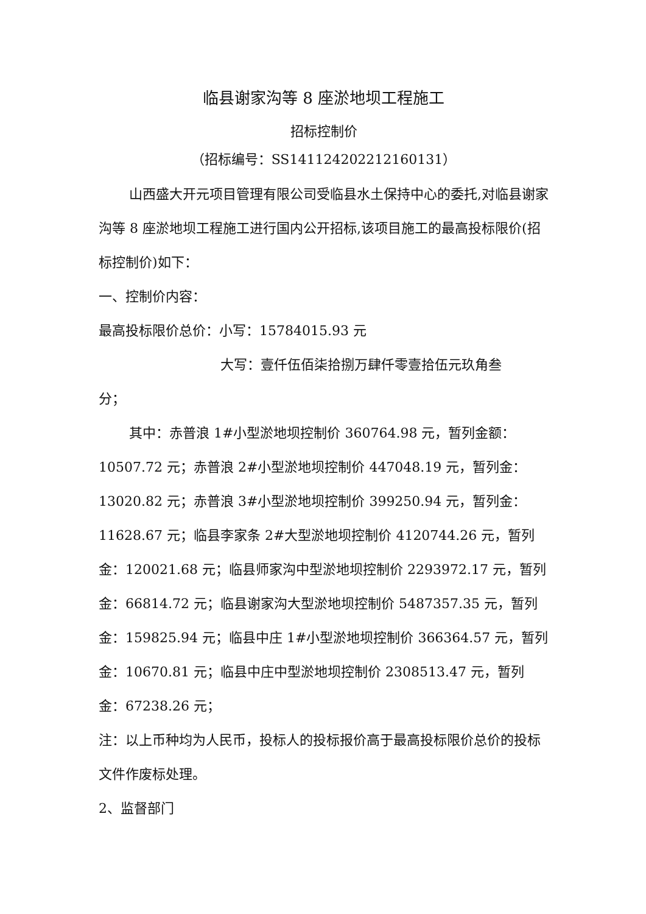临县谢家沟等 8 座淤地坝工程施工
招标控制价
（招标编号：SS1411242022121601​31）
山西盛大开元项目管理有限公司受临县水土保持中心的委托,对临县谢家沟等 8 座淤地坝工程施工进行国内公开招标,该项目施工的最高投标限价(招标控制价)如下：
一、控制价内容：
最高投标限价总价：小写：15784015.93 元
大写：壹仟伍佰柒拾捌万肆仟零壹拾伍元玖角叁
分；
其中：赤普浪 1#小型淤地坝控制价 360764.98 元，暂列金额：10507.72 元；赤普浪 2#小型淤地坝控制价 447048.19 元，暂列金：13020.82 元；赤普浪 3#小型淤地坝控制价 399250.94 元，暂列金：11628.67 元；临县李家条 2#大型淤地坝控制价 4120744.26 元，暂列金：120021.68 元；临县师家沟中型淤地坝控制价 2293972.17 元，暂列金：66814.72 元；临县谢家沟大型淤地坝控制价 5487357.35 元，暂列金：159825.94 元；临县中庄 1#小型淤地坝控制价 366364.57 元，暂列金：10670.81 元；临县中庄中型淤地坝控制价 2308513.47 元，暂列金：67238.26 元；
注：以上币种均为人民币，投标人的投标报价高于最高投标限价总价的投标文件作废标处理。
2、监督部门